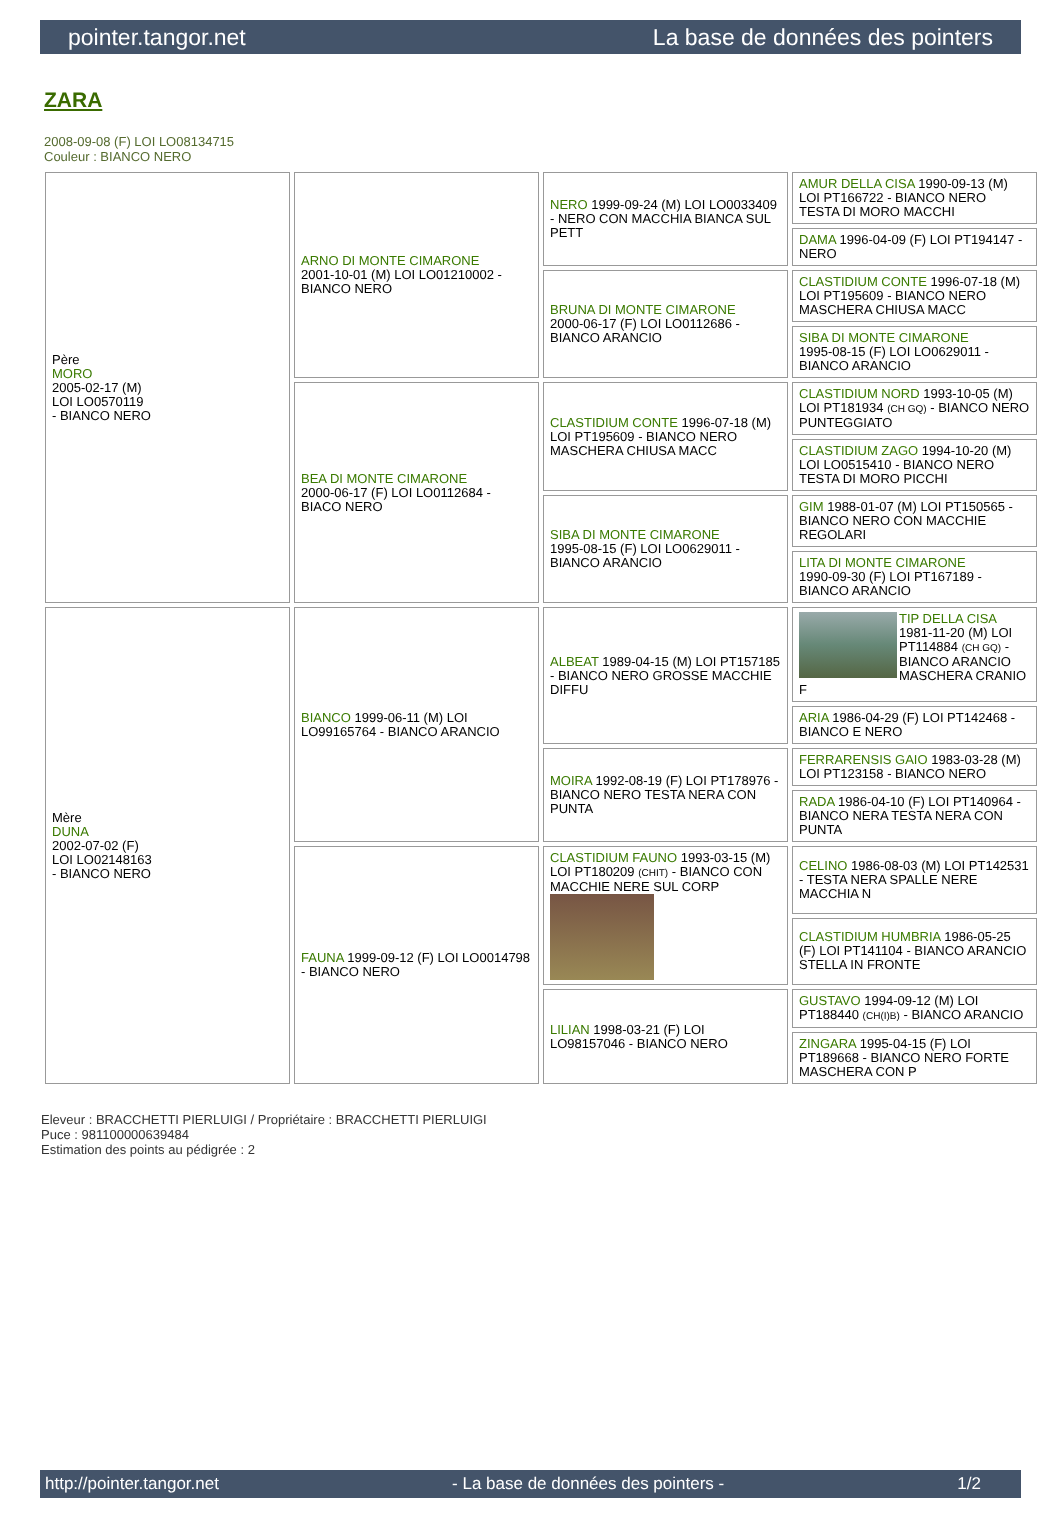pointer.tangor.net La base de données des pointers
ZARA
2008-09-08 (F) LOI LO08134715
Couleur : BIANCO NERO
| Père MORO 2005-02-17 (M) LOI LO0570119 - BIANCO NERO | ARNO DI MONTE CIMARONE 2001-10-01 (M) LOI LO01210002 - BIANCO NERO | NERO 1999-09-24 (M) LOI LO0033409 - NERO CON MACCHIA BIANCA SUL PETT | AMUR DELLA CISA 1990-09-13 (M) LOI PT166722 - BIANCO NERO TESTA DI MORO MACCHI |
| | | | DAMA 1996-04-09 (F) LOI PT194147 - NERO |
| | | BRUNA DI MONTE CIMARONE 2000-06-17 (F) LOI LO0112686 - BIANCO ARANCIO | CLASTIDIUM CONTE 1996-07-18 (M) LOI PT195609 - BIANCO NERO MASCHERA CHIUSA MACC |
| | | | SIBA DI MONTE CIMARONE 1995-08-15 (F) LOI LO0629011 - BIANCO ARANCIO |
| | BEA DI MONTE CIMARONE 2000-06-17 (F) LOI LO0112684 - BIACO NERO | CLASTIDIUM CONTE 1996-07-18 (M) LOI PT195609 - BIANCO NERO MASCHERA CHIUSA MACC | CLASTIDIUM NORD 1993-10-05 (M) LOI PT181934 (CH GQ) - BIANCO NERO PUNTEGGIATO |
| | | | CLASTIDIUM ZAGO 1994-10-20 (M) LOI LO0515410 - BIANCO NERO TESTA DI MORO PICCHI |
| | | SIBA DI MONTE CIMARONE 1995-08-15 (F) LOI LO0629011 - BIANCO ARANCIO | GIM 1988-01-07 (M) LOI PT150565 - BIANCO NERO CON MACCHIE REGOLARI |
| | | | LITA DI MONTE CIMARONE 1990-09-30 (F) LOI PT167189 - BIANCO ARANCIO |
| Mère DUNA 2002-07-02 (F) LOI LO02148163 - BIANCO NERO | BIANCO 1999-06-11 (M) LOI LO99165764 - BIANCO ARANCIO | ALBEAT 1989-04-15 (M) LOI PT157185 - BIANCO NERO GROSSE MACCHIE DIFFU | TIP DELLA CISA 1981-11-20 (M) LOI PT114884 (CH GQ) - BIANCO ARANCIO MASCHERA CRANIO F |
| | | | ARIA 1986-04-29 (F) LOI PT142468 - BIANCO E NERO |
| | | MOIRA 1992-08-19 (F) LOI PT178976 - BIANCO NERO TESTA NERA CON PUNTA | FERRARENSIS GAIO 1983-03-28 (M) LOI PT123158 - BIANCO NERO |
| | | | RADA 1986-04-10 (F) LOI PT140964 - BIANCO NERA TESTA NERA CON PUNTA |
| | FAUNA 1999-09-12 (F) LOI LO0014798 - BIANCO NERO | CLASTIDIUM FAUNO 1993-03-15 (M) LOI PT180209 (CHIT) - BIANCO CON MACCHIE NERE SUL CORP | CELINO 1986-08-03 (M) LOI PT142531 - TESTA NERA SPALLE NERE MACCHIA N |
| | | | CLASTIDIUM HUMBRIA 1986-05-25 (F) LOI PT141104 - BIANCO ARANCIO STELLA IN FRONTE |
| | | LILIAN 1998-03-21 (F) LOI LO98157046 - BIANCO NERO | GUSTAVO 1994-09-12 (M) LOI PT188440 (CH(I)B) - BIANCO ARANCIO |
| | | | ZINGARA 1995-04-15 (F) LOI PT189668 - BIANCO NERO FORTE MASCHERA CON P |
Eleveur : BRACCHETTI PIERLUIGI / Propriétaire : BRACCHETTI PIERLUIGI
Puce : 981100000639484
Estimation des points au pédigrée : 2
http://pointer.tangor.net - La base de données des pointers - 1/2